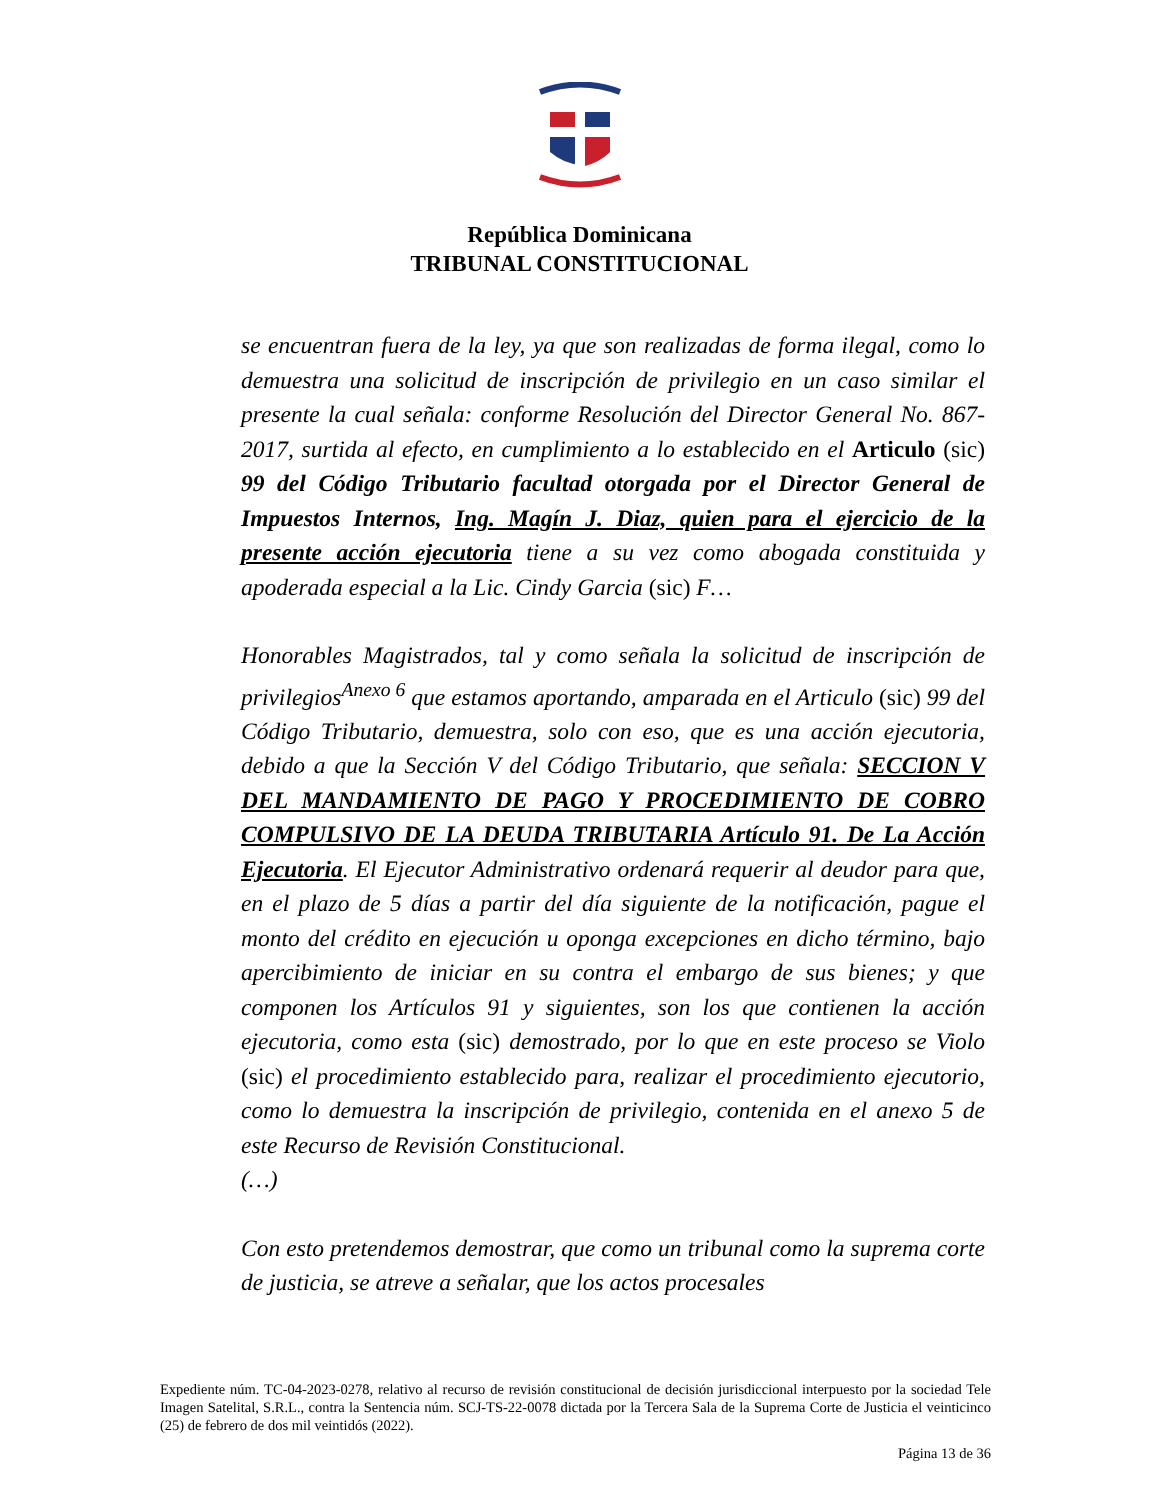República Dominicana
TRIBUNAL CONSTITUCIONAL
se encuentran fuera de la ley, ya que son realizadas de forma ilegal, como lo demuestra una solicitud de inscripción de privilegio en un caso similar el presente la cual señala: conforme Resolución del Director General No. 867-2017, surtida al efecto, en cumplimiento a lo establecido en el Articulo (sic) 99 del Código Tributario facultad otorgada por el Director General de Impuestos Internos, Ing. Magín J. Diaz, quien para el ejercicio de la presente acción ejecutoria tiene a su vez como abogada constituida y apoderada especial a la Lic. Cindy Garcia (sic) F…
Honorables Magistrados, tal y como señala la solicitud de inscripción de privilegios<sup>Anexo 6</sup> que estamos aportando, amparada en el Articulo (sic) 99 del Código Tributario, demuestra, solo con eso, que es una acción ejecutoria, debido a que la Sección V del Código Tributario, que señala: SECCION V DEL MANDAMIENTO DE PAGO Y PROCEDIMIENTO DE COBRO COMPULSIVO DE LA DEUDA TRIBUTARIA Artículo 91. De La Acción Ejecutoria. El Ejecutor Administrativo ordenará requerir al deudor para que, en el plazo de 5 días a partir del día siguiente de la notificación, pague el monto del crédito en ejecución u oponga excepciones en dicho término, bajo apercibimiento de iniciar en su contra el embargo de sus bienes; y que componen los Artículos 91 y siguientes, son los que contienen la acción ejecutoria, como esta (sic) demostrado, por lo que en este proceso se Violo (sic) el procedimiento establecido para, realizar el procedimiento ejecutorio, como lo demuestra la inscripción de privilegio, contenida en el anexo 5 de este Recurso de Revisión Constitucional.
(…)
Con esto pretendemos demostrar, que como un tribunal como la suprema corte de justicia, se atreve a señalar, que los actos procesales
Expediente núm. TC-04-2023-0278, relativo al recurso de revisión constitucional de decisión jurisdiccional interpuesto por la sociedad Tele Imagen Satelital, S.R.L., contra la Sentencia núm. SCJ-TS-22-0078 dictada por la Tercera Sala de la Suprema Corte de Justicia el veinticinco (25) de febrero de dos mil veintidós (2022).
Página 13 de 36